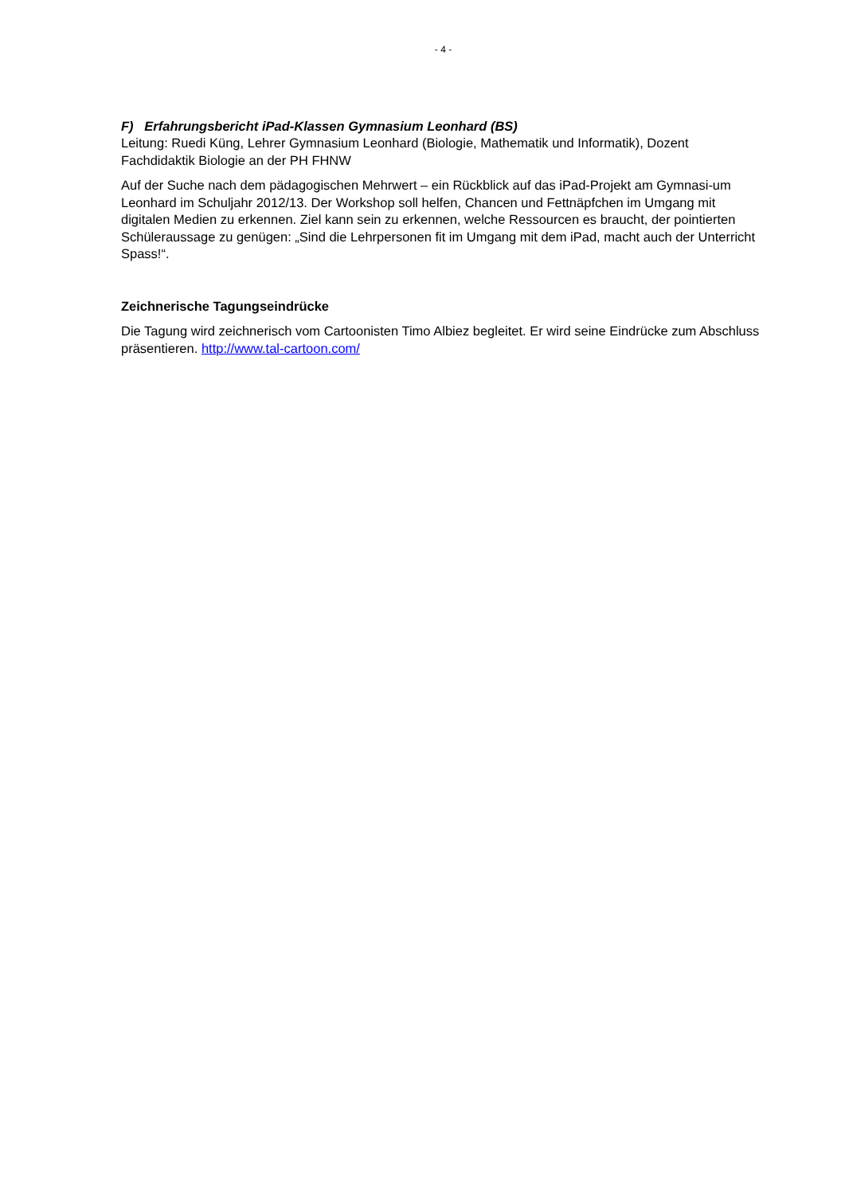- 4 -
F) Erfahrungsbericht iPad-Klassen Gymnasium Leonhard (BS)
Leitung: Ruedi Küng, Lehrer Gymnasium Leonhard (Biologie, Mathematik und Informatik), Dozent Fachdidaktik Biologie an der PH FHNW
Auf der Suche nach dem pädagogischen Mehrwert – ein Rückblick auf das iPad-Projekt am Gymnasi-um Leonhard im Schuljahr 2012/13. Der Workshop soll helfen, Chancen und Fettnäpfchen im Umgang mit digitalen Medien zu erkennen. Ziel kann sein zu erkennen, welche Ressourcen es braucht, der pointierten Schüleraussage zu genügen: „Sind die Lehrpersonen fit im Umgang mit dem iPad, macht auch der Unterricht Spass!“.
Zeichnerische Tagungseindrücke
Die Tagung wird zeichnerisch vom Cartoonisten Timo Albiez begleitet. Er wird seine Eindrücke zum Abschluss präsentieren. http://www.tal-cartoon.com/